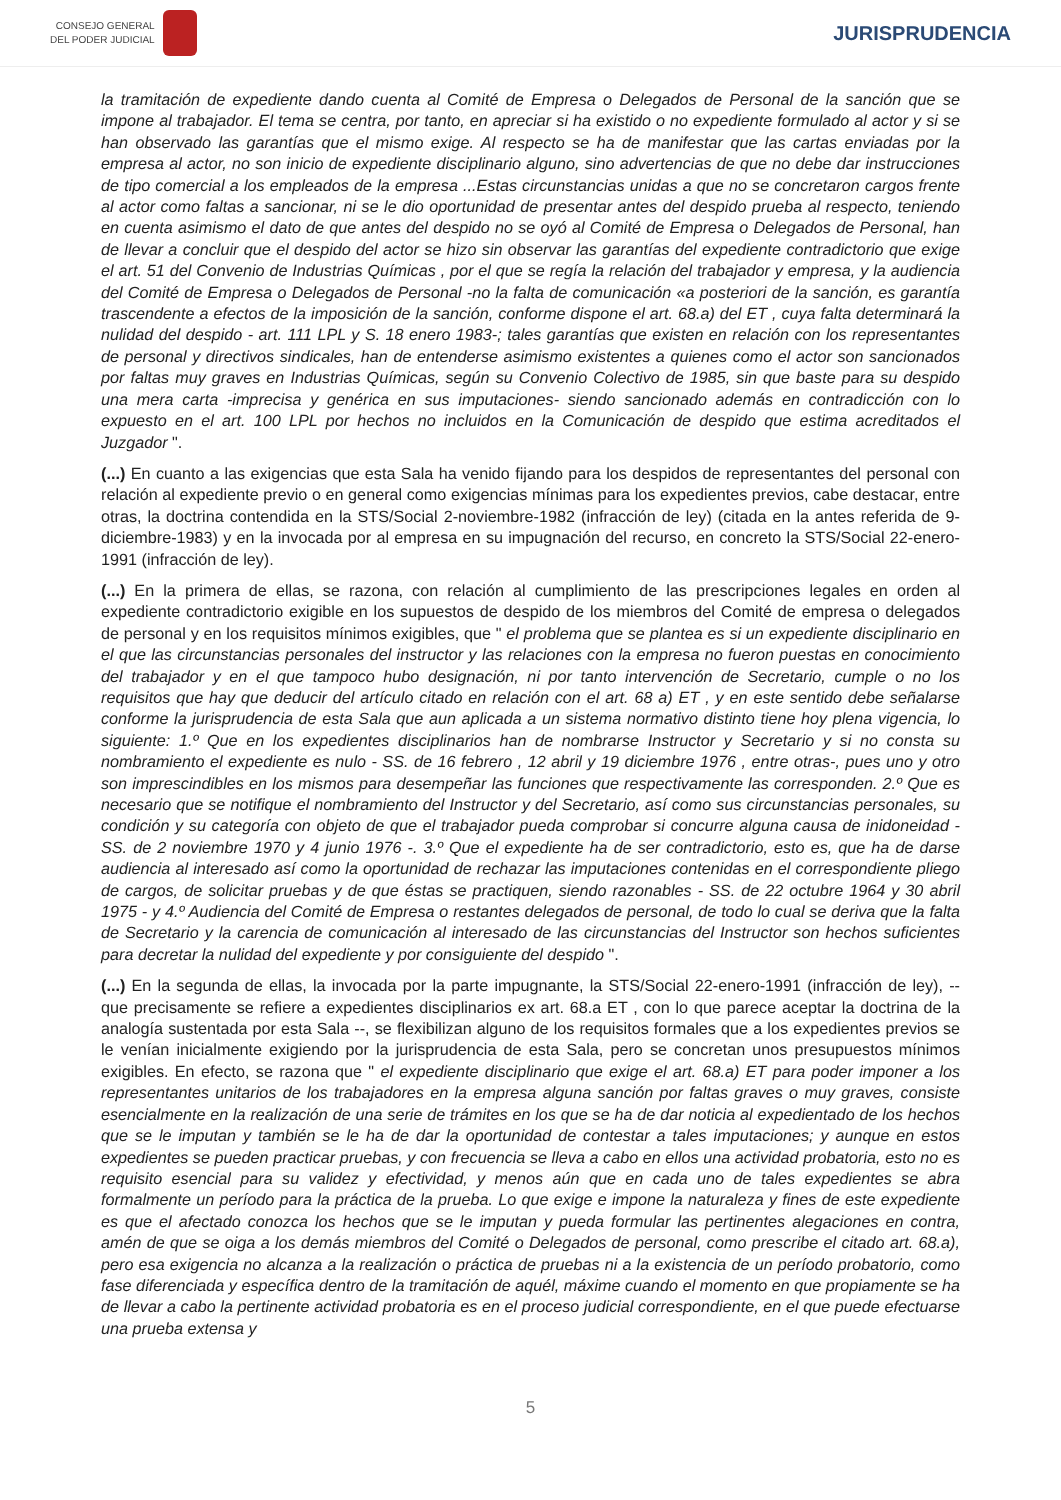CONSEJO GENERAL
DEL PODER JUDICIAL
JURISPRUDENCIA
la tramitación de expediente dando cuenta al Comité de Empresa o Delegados de Personal de la sanción que se impone al trabajador. El tema se centra, por tanto, en apreciar si ha existido o no expediente formulado al actor y si se han observado las garantías que el mismo exige. Al respecto se ha de manifestar que las cartas enviadas por la empresa al actor, no son inicio de expediente disciplinario alguno, sino advertencias de que no debe dar instrucciones de tipo comercial a los empleados de la empresa ...Estas circunstancias unidas a que no se concretaron cargos frente al actor como faltas a sancionar, ni se le dio oportunidad de presentar antes del despido prueba al respecto, teniendo en cuenta asimismo el dato de que antes del despido no se oyó al Comité de Empresa o Delegados de Personal, han de llevar a concluir que el despido del actor se hizo sin observar las garantías del expediente contradictorio que exige el art. 51 del Convenio de Industrias Químicas , por el que se regía la relación del trabajador y empresa, y la audiencia del Comité de Empresa o Delegados de Personal -no la falta de comunicación «a posteriori de la sanción, es garantía trascendente a efectos de la imposición de la sanción, conforme dispone el art. 68.a) del ET , cuya falta determinará la nulidad del despido - art. 111 LPL y S. 18 enero 1983-; tales garantías que existen en relación con los representantes de personal y directivos sindicales, han de entenderse asimismo existentes a quienes como el actor son sancionados por faltas muy graves en Industrias Químicas, según su Convenio Colectivo de 1985, sin que baste para su despido una mera carta -imprecisa y genérica en sus imputaciones- siendo sancionado además en contradicción con lo expuesto en el art. 100 LPL por hechos no incluidos en la Comunicación de despido que estima acreditados el Juzgador ".
(...) En cuanto a las exigencias que esta Sala ha venido fijando para los despidos de representantes del personal con relación al expediente previo o en general como exigencias mínimas para los expedientes previos, cabe destacar, entre otras, la doctrina contendida en la STS/Social 2-noviembre-1982 (infracción de ley) (citada en la antes referida de 9-diciembre-1983) y en la invocada por al empresa en su impugnación del recurso, en concreto la STS/Social 22-enero-1991 (infracción de ley).
(...) En la primera de ellas, se razona, con relación al cumplimiento de las prescripciones legales en orden al expediente contradictorio exigible en los supuestos de despido de los miembros del Comité de empresa o delegados de personal y en los requisitos mínimos exigibles, que " el problema que se plantea es si un expediente disciplinario en el que las circunstancias personales del instructor y las relaciones con la empresa no fueron puestas en conocimiento del trabajador y en el que tampoco hubo designación, ni por tanto intervención de Secretario, cumple o no los requisitos que hay que deducir del artículo citado en relación con el art. 68 a) ET , y en este sentido debe señalarse conforme la jurisprudencia de esta Sala que aun aplicada a un sistema normativo distinto tiene hoy plena vigencia, lo siguiente: 1.º Que en los expedientes disciplinarios han de nombrarse Instructor y Secretario y si no consta su nombramiento el expediente es nulo - SS. de 16 febrero , 12 abril y 19 diciembre 1976 , entre otras-, pues uno y otro son imprescindibles en los mismos para desempeñar las funciones que respectivamente las corresponden. 2.º Que es necesario que se notifique el nombramiento del Instructor y del Secretario, así como sus circunstancias personales, su condición y su categoría con objeto de que el trabajador pueda comprobar si concurre alguna causa de inidoneidad - SS. de 2 noviembre 1970 y 4 junio 1976 -. 3.º Que el expediente ha de ser contradictorio, esto es, que ha de darse audiencia al interesado así como la oportunidad de rechazar las imputaciones contenidas en el correspondiente pliego de cargos, de solicitar pruebas y de que éstas se practiquen, siendo razonables - SS. de 22 octubre 1964 y 30 abril 1975 - y 4.º Audiencia del Comité de Empresa o restantes delegados de personal, de todo lo cual se deriva que la falta de Secretario y la carencia de comunicación al interesado de las circunstancias del Instructor son hechos suficientes para decretar la nulidad del expediente y por consiguiente del despido ".
(...) En la segunda de ellas, la invocada por la parte impugnante, la STS/Social 22-enero-1991 (infracción de ley), -- que precisamente se refiere a expedientes disciplinarios ex art. 68.a ET , con lo que parece aceptar la doctrina de la analogía sustentada por esta Sala --, se flexibilizan alguno de los requisitos formales que a los expedientes previos se le venían inicialmente exigiendo por la jurisprudencia de esta Sala, pero se concretan unos presupuestos mínimos exigibles. En efecto, se razona que " el expediente disciplinario que exige el art. 68.a) ET para poder imponer a los representantes unitarios de los trabajadores en la empresa alguna sanción por faltas graves o muy graves, consiste esencialmente en la realización de una serie de trámites en los que se ha de dar noticia al expedientado de los hechos que se le imputan y también se le ha de dar la oportunidad de contestar a tales imputaciones; y aunque en estos expedientes se pueden practicar pruebas, y con frecuencia se lleva a cabo en ellos una actividad probatoria, esto no es requisito esencial para su validez y efectividad, y menos aún que en cada uno de tales expedientes se abra formalmente un período para la práctica de la prueba. Lo que exige e impone la naturaleza y fines de este expediente es que el afectado conozca los hechos que se le imputan y pueda formular las pertinentes alegaciones en contra, amén de que se oiga a los demás miembros del Comité o Delegados de personal, como prescribe el citado art. 68.a), pero esa exigencia no alcanza a la realización o práctica de pruebas ni a la existencia de un período probatorio, como fase diferenciada y específica dentro de la tramitación de aquél, máxime cuando el momento en que propiamente se ha de llevar a cabo la pertinente actividad probatoria es en el proceso judicial correspondiente, en el que puede efectuarse una prueba extensa y
5